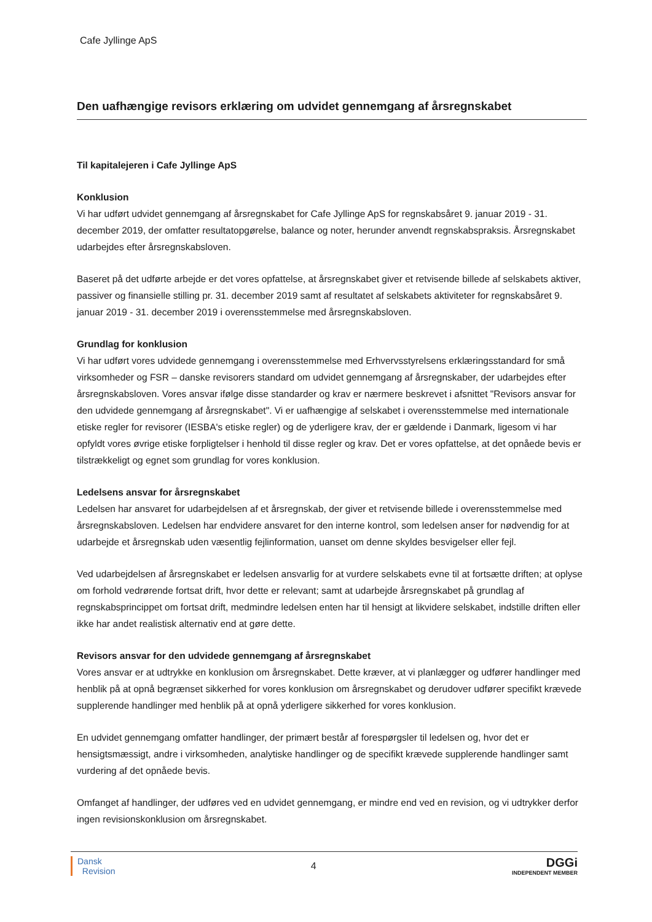Cafe Jyllinge ApS
Den uafhængige revisors erklæring om udvidet gennemgang af årsregnskabet
Til kapitalejeren i Cafe Jyllinge ApS
Konklusion
Vi har udført udvidet gennemgang af årsregnskabet for Cafe Jyllinge ApS for regnskabsåret 9. januar 2019 - 31. december 2019, der omfatter resultatopgørelse, balance og noter, herunder anvendt regnskabspraksis. Årsregnskabet udarbejdes efter årsregnskabsloven.
Baseret på det udførte arbejde er det vores opfattelse, at årsregnskabet giver et retvisende billede af selskabets aktiver, passiver og finansielle stilling pr. 31. december 2019 samt af resultatet af selskabets aktiviteter for regnskabsåret 9. januar 2019 - 31. december 2019 i overensstemmelse med årsregnskabsloven.
Grundlag for konklusion
Vi har udført vores udvidede gennemgang i overensstemmelse med Erhvervsstyrelsens erklæringsstandard for små virksomheder og FSR – danske revisorers standard om udvidet gennemgang af årsregnskaber, der udarbejdes efter årsregnskabsloven. Vores ansvar ifølge disse standarder og krav er nærmere beskrevet i afsnittet "Revisors ansvar for den udvidede gennemgang af årsregnskabet". Vi er uafhængige af selskabet i overensstemmelse med internationale etiske regler for revisorer (IESBA's etiske regler) og de yderligere krav, der er gældende i Danmark, ligesom vi har opfyldt vores øvrige etiske forpligtelser i henhold til disse regler og krav. Det er vores opfattelse, at det opnåede bevis er tilstrækkeligt og egnet som grundlag for vores konklusion.
Ledelsens ansvar for årsregnskabet
Ledelsen har ansvaret for udarbejdelsen af et årsregnskab, der giver et retvisende billede i overensstemmelse med årsregnskabsloven. Ledelsen har endvidere ansvaret for den interne kontrol, som ledelsen anser for nødvendig for at udarbejde et årsregnskab uden væsentlig fejlinformation, uanset om denne skyldes besvigelser eller fejl.
Ved udarbejdelsen af årsregnskabet er ledelsen ansvarlig for at vurdere selskabets evne til at fortsætte driften; at oplyse om forhold vedrørende fortsat drift, hvor dette er relevant; samt at udarbejde årsregnskabet på grundlag af regnskabsprincippet om fortsat drift, medmindre ledelsen enten har til hensigt at likvidere selskabet, indstille driften eller ikke har andet realistisk alternativ end at gøre dette.
Revisors ansvar for den udvidede gennemgang af årsregnskabet
Vores ansvar er at udtrykke en konklusion om årsregnskabet. Dette kræver, at vi planlægger og udfører handlinger med henblik på at opnå begrænset sikkerhed for vores konklusion om årsregnskabet og derudover udfører specifikt krævede supplerende handlinger med henblik på at opnå yderligere sikkerhed for vores konklusion.
En udvidet gennemgang omfatter handlinger, der primært består af forespørgsler til ledelsen og, hvor det er hensigtsmæssigt, andre i virksomheden, analytiske handlinger og de specifikt krævede supplerende handlinger samt vurdering af det opnåede bevis.
Omfanget af handlinger, der udføres ved en udvidet gennemgang, er mindre end ved en revision, og vi udtrykker derfor ingen revisionskonklusion om årsregnskabet.
Dansk
Revision
4
DGGi
INDEPENDENT MEMBER